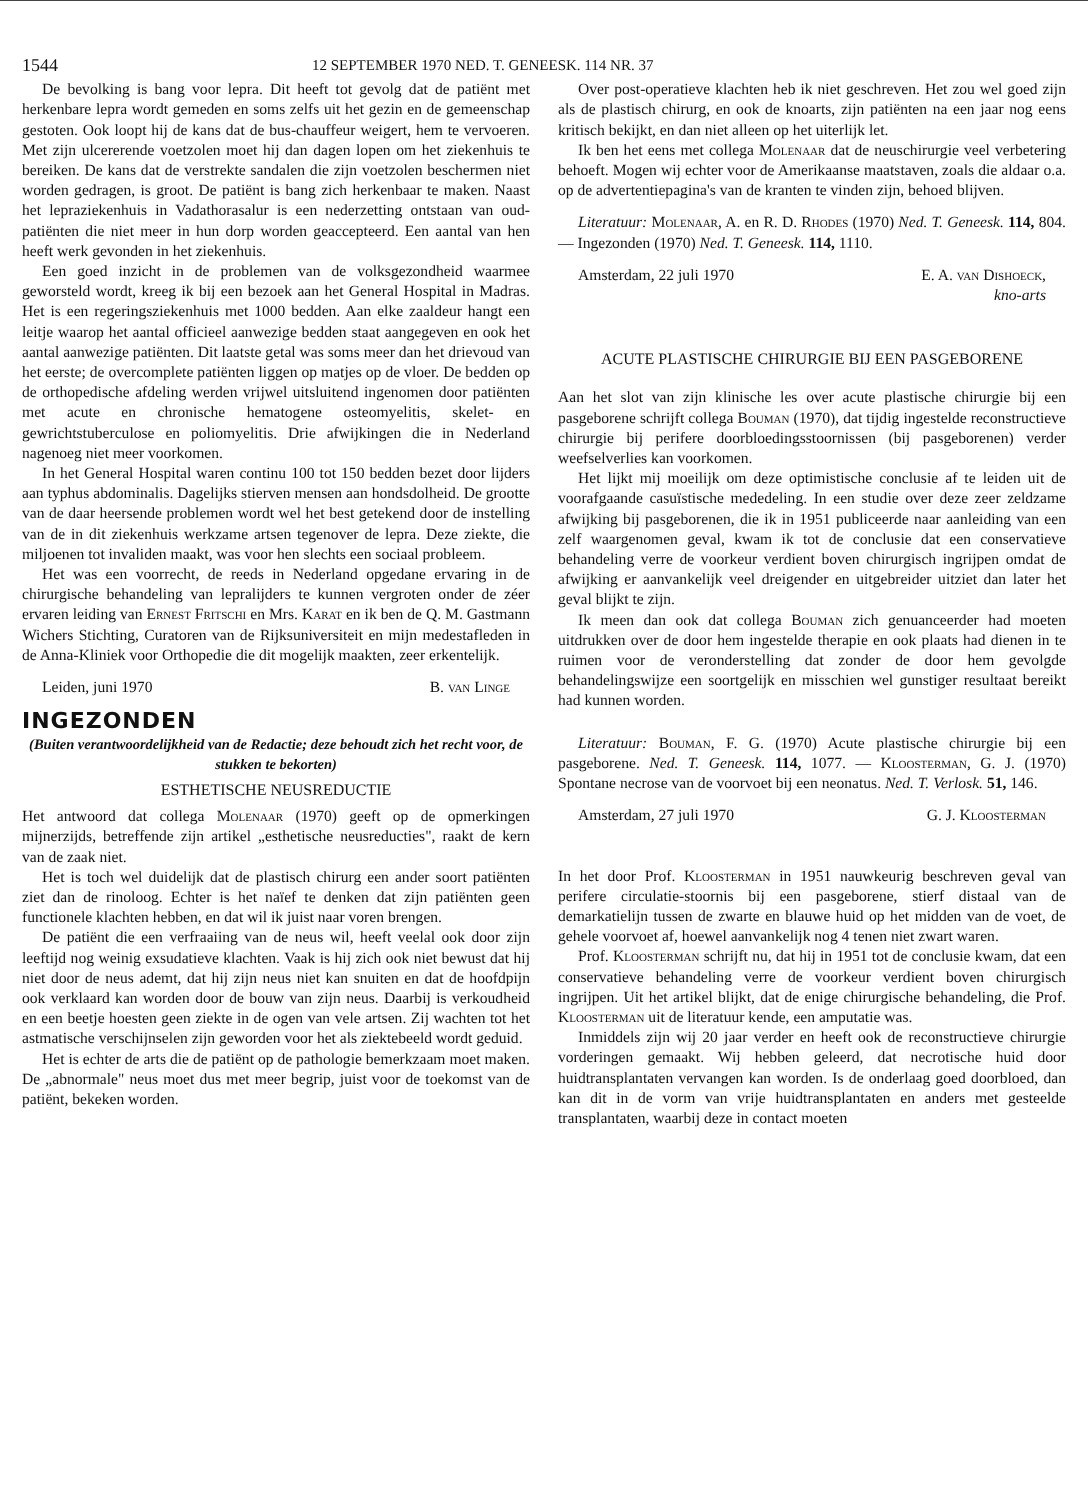1544 12 SEPTEMBER 1970 NED. T. GENEESK. 114 NR. 37
De bevolking is bang voor lepra. Dit heeft tot gevolg dat de patiënt met herkenbare lepra wordt gemeden en soms zelfs uit het gezin en de gemeenschap gestoten. Ook loopt hij de kans dat de bus-chauffeur weigert, hem te vervoeren. Met zijn ulcererende voetzolen moet hij dan dagen lopen om het ziekenhuis te bereiken. De kans dat de verstrekte sandalen die zijn voetzolen beschermen niet worden gedragen, is groot. De patiënt is bang zich herkenbaar te maken. Naast het lepraziekenhuis in Vadathorasalur is een nederzetting ontstaan van oud-patiënten die niet meer in hun dorp worden geaccepteerd. Een aantal van hen heeft werk gevonden in het ziekenhuis.
Een goed inzicht in de problemen van de volksgezondheid waarmee geworsteld wordt, kreeg ik bij een bezoek aan het General Hospital in Madras. Het is een regeringsziekenhuis met 1000 bedden. Aan elke zaaldeur hangt een leitje waarop het aantal officieel aanwezige bedden staat aangegeven en ook het aantal aanwezige patiënten. Dit laatste getal was soms meer dan het drievoud van het eerste; de overcomplete patiënten liggen op matjes op de vloer. De bedden op de orthopedische afdeling werden vrijwel uitsluitend ingenomen door patiënten met acute en chronische hematogene osteomyelitis, skelet- en gewrichtstuberculose en poliomyelitis. Drie afwijkingen die in Nederland nagenoeg niet meer voorkomen.
In het General Hospital waren continu 100 tot 150 bedden bezet door lijders aan typhus abdominalis. Dagelijks stierven mensen aan hondsdolheid. De grootte van de daar heersende problemen wordt wel het best getekend door de instelling van de in dit ziekenhuis werkzame artsen tegenover de lepra. Deze ziekte, die miljoenen tot invaliden maakt, was voor hen slechts een sociaal probleem.
Het was een voorrecht, de reeds in Nederland opgedane ervaring in de chirurgische behandeling van lepralijders te kunnen vergroten onder de zéer ervaren leiding van Ernest Fritschi en Mrs. Karat en ik ben de Q. M. Gastmann Wichers Stichting, Curatoren van de Rijksuniversiteit en mijn medestafleden in de Anna-Kliniek voor Orthopedie die dit mogelijk maakten, zeer erkentelijk.
Leiden, juni 1970 B. van Linge
INGEZONDEN
(Buiten verantwoordelijkheid van de Redactie; deze behoudt zich het recht voor, de stukken te bekorten)
ESTHETISCHE NEUSREDUCTIE
Het antwoord dat collega Molenaar (1970) geeft op de opmerkingen mijnerzijds, betreffende zijn artikel „esthetische neusreducties", raakt de kern van de zaak niet.
Het is toch wel duidelijk dat de plastisch chirurg een ander soort patiënten ziet dan de rinoloog. Echter is het naïef te denken dat zijn patiënten geen functionele klachten hebben, en dat wil ik juist naar voren brengen.
De patiënt die een verfraaiing van de neus wil, heeft veelal ook door zijn leeftijd nog weinig exsudatieve klachten. Vaak is hij zich ook niet bewust dat hij niet door de neus ademt, dat hij zijn neus niet kan snuiten en dat de hoofdpijn ook verklaard kan worden door de bouw van zijn neus. Daarbij is verkoudheid en een beetje hoesten geen ziekte in de ogen van vele artsen. Zij wachten tot het astmatische verschijnselen zijn geworden voor het als ziektebeeld wordt geduid.
Het is echter de arts die de patiënt op de pathologie bemerkzaam moet maken. De „abnormale" neus moet dus met meer begrip, juist voor de toekomst van de patiënt, bekeken worden.
Over post-operatieve klachten heb ik niet geschreven. Het zou wel goed zijn als de plastisch chirurg, en ook de knoarts, zijn patiënten na een jaar nog eens kritisch bekijkt, en dan niet alleen op het uiterlijk let.
Ik ben het eens met collega Molenaar dat de neuschirurgie veel verbetering behoeft. Mogen wij echter voor de Amerikaanse maatstaven, zoals die aldaar o.a. op de advertentiepagina's van de kranten te vinden zijn, behoed blijven.
Literatuur: Molenaar, A. en R. D. Rhodes (1970) Ned. T. Geneesk. 114, 804. — Ingezonden (1970) Ned. T. Geneesk. 114, 1110.
Amsterdam, 22 juli 1970 E. A. van Dishoeck,
kno-arts
ACUTE PLASTISCHE CHIRURGIE BIJ EEN PASGEBORENE
Aan het slot van zijn klinische les over acute plastische chirurgie bij een pasgeborene schrijft collega Bouman (1970), dat tijdig ingestelde reconstructieve chirurgie bij perifere doorbloedingsstoornissen (bij pasgeborenen) verder weefselverlies kan voorkomen.
Het lijkt mij moeilijk om deze optimistische conclusie af te leiden uit de voorafgaande casuïstische mededeling. In een studie over deze zeer zeldzame afwijking bij pasgeborenen, die ik in 1951 publiceerde naar aanleiding van een zelf waargenomen geval, kwam ik tot de conclusie dat een conservatieve behandeling verre de voorkeur verdient boven chirurgisch ingrijpen omdat de afwijking er aanvankelijk veel dreigender en uitgebreider uitziet dan later het geval blijkt te zijn.
Ik meen dan ook dat collega Bouman zich genuanceerder had moeten uitdrukken over de door hem ingestelde therapie en ook plaats had dienen in te ruimen voor de veronderstelling dat zonder de door hem gevolgde behandelingswijze een soortgelijk en misschien wel gunstiger resultaat bereikt had kunnen worden.
Literatuur: Bouman, F. G. (1970) Acute plastische chirurgie bij een pasgeborene. Ned. T. Geneesk. 114, 1077. — Kloosterman, G. J. (1970) Spontane necrose van de voorvoet bij een neonatus. Ned. T. Verlosk. 51, 146.
Amsterdam, 27 juli 1970 G. J. Kloosterman
In het door Prof. Kloosterman in 1951 nauwkeurig beschreven geval van perifere circulatie-stoornis bij een pasgeborene, stierf distaal van de demarkatielijn tussen de zwarte en blauwe huid op het midden van de voet, de gehele voorvoet af, hoewel aanvankelijk nog 4 tenen niet zwart waren.
Prof. Kloosterman schrijft nu, dat hij in 1951 tot de conclusie kwam, dat een conservatieve behandeling verre de voorkeur verdient boven chirurgisch ingrijpen. Uit het artikel blijkt, dat de enige chirurgische behandeling, die Prof. Kloosterman uit de literatuur kende, een amputatie was.
Inmiddels zijn wij 20 jaar verder en heeft ook de reconstructieve chirurgie vorderingen gemaakt. Wij hebben geleerd, dat necrotische huid door huidtransplantaten vervangen kan worden. Is de onderlaag goed doorbloed, dan kan dit in de vorm van vrije huidtransplantaten en anders met gesteelde transplantaten, waarbij deze in contact moeten